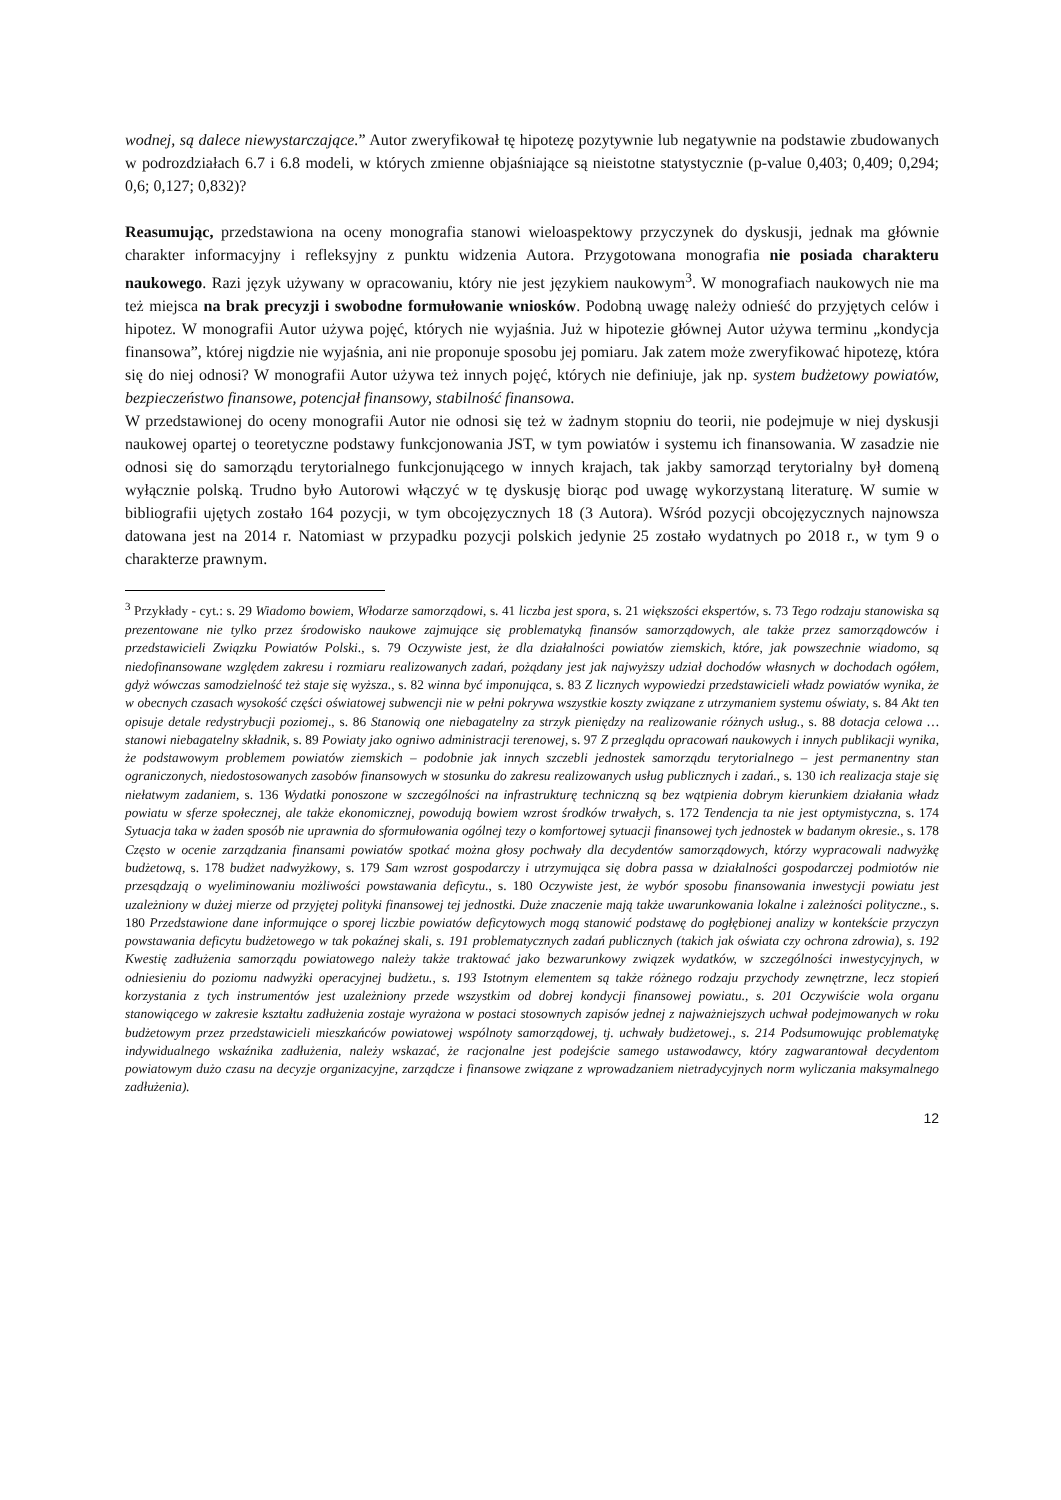wodnej, są dalece niewystarczające.” Autor zweryfikował tę hipotezę pozytywnie lub negatywnie na podstawie zbudowanych w podrozdziałach 6.7 i 6.8 modeli, w których zmienne objaśniające są nieistotne statystycznie (p-value 0,403; 0,409; 0,294; 0,6; 0,127; 0,832)?
Reasumując, przedstawiona na oceny monografia stanowi wieloaspektowy przyczynek do dyskusji, jednak ma głównie charakter informacyjny i refleksyjny z punktu widzenia Autora. Przygotowana monografia nie posiada charakteru naukowego. Razi język używany w opracowaniu, który nie jest językiem naukowym<sup>3</sup>. W monografiach naukowych nie ma też miejsca na brak precyzji i swobodne formułowanie wniosków. Podobną uwagę należy odnieść do przyjętych celów i hipotez. W monografii Autor używa pojęć, których nie wyjaśnia. Już w hipotezie głównej Autor używa terminu „kondycja finansowa”, której nigdzie nie wyjaśnia, ani nie proponuje sposobu jej pomiaru. Jak zatem może zweryfikować hipotezę, która się do niej odnosi? W monografii Autor używa też innych pojęć, których nie definiuje, jak np. system budżetowy powiatów, bezpieczeństwo finansowe, potencjał finansowy, stabilność finansowa.
W przedstawionej do oceny monografii Autor nie odnosi się też w żadnym stopniu do teorii, nie podejmuje w niej dyskusji naukowej opartej o teoretyczne podstawy funkcjonowania JST, w tym powiatów i systemu ich finansowania. W zasadzie nie odnosi się do samorządu terytorialnego funkcjonującego w innych krajach, tak jakby samorząd terytorialny był domeną wyłącznie polską. Trudno było Autorowi włączyć w tę dyskusję biorąc pod uwagę wykorzystaną literaturę. W sumie w bibliografii ujętych zostało 164 pozycji, w tym obcojęzycznych 18 (3 Autora). Wśród pozycji obcojęzycznych najnowsza datowana jest na 2014 r. Natomiast w przypadku pozycji polskich jedynie 25 zostało wydatnych po 2018 r., w tym 9 o charakterze prawnym.
<sup>3</sup> Przykłady - cyt.: s. 29 Wiadomo bowiem, Włodarze samorządowi, s. 41 liczba jest spora, s. 21 większości ekspertów, s. 73 Tego rodzaju stanowiska są prezentowane nie tylko przez środowisko naukowe zajmujące się problematyką finansów samorządowych, ale także przez samorządowców i przedstawicieli Związku Powiatów Polski., s. 79 Oczywiste jest, że dla działalności powiatów ziemskich, które, jak powszechnie wiadomo, są niedofinansowane względem zakresu i rozmiaru realizowanych zadań, pożądany jest jak najwyższy udział dochodów własnych w dochodach ogółem, gdyż wówczas samodzielność też staje się wyższa., s. 82 winna być imponująca, s. 83 Z licznych wypowiedzi przedstawicieli władz powiatów wynika, że w obecnych czasach wysokość części oświatowej subwencji nie w pełni pokrywa wszystkie koszty związane z utrzymaniem systemu oświaty, s. 84 Akt ten opisuje detale redystrybucji poziomej., s. 86 Stanowią one niebagatelny za strzyk pieniędzy na realizowanie różnych usług., s. 88 dotacja celowa … stanowi niebagatelny składnik, s. 89 Powiaty jako ogniwo administracji terenowej, s. 97 Z przeglądu opracowań naukowych i innych publikacji wynika, że podstawowym problemem powiatów ziemskich – podobnie jak innych szczebli jednostek samorządu terytorialnego – jest permanentny stan ograniczonych, niedostosowanych zasobów finansowych w stosunku do zakresu realizowanych usług publicznych i zadań., s. 130 ich realizacja staje się niełatwym zadaniem, s. 136 Wydatki ponoszone w szczególności na infrastrukturę techniczną są bez wątpienia dobrym kierunkiem działania władz powiatu w sferze społecznej, ale także ekonomicznej, powodują bowiem wzrost środków trwałych, s. 172 Tendencja ta nie jest optymistyczna, s. 174 Sytuacja taka w żaden sposób nie uprawnia do sformułowania ogólnej tezy o komfortowej sytuacji finansowej tych jednostek w badanym okresie., s. 178 Często w ocenie zarządzania finansami powiatów spotkać można głosy pochwały dla decydentów samorządowych, którzy wypracowali nadwyżkę budżetową, s. 178 budżet nadwyżkowy, s. 179 Sam wzrost gospodarczy i utrzymująca się dobra passa w działalności gospodarczej podmiotów nie przesądzają o wyeliminowaniu możliwości powstawania deficytu., s. 180 Oczywiste jest, że wybór sposobu finansowania inwestycji powiatu jest uzależniony w dużej mierze od przyjętej polityki finansowej tej jednostki. Duże znaczenie mają także uwarunkowania lokalne i zależności polityczne., s. 180 Przedstawione dane informujące o sporej liczbie powiatów deficytowych mogą stanowić podstawę do pogłębionej analizy w kontekście przyczyn powstawania deficytu budżetowego w tak pokaźnej skali, s. 191 problematycznych zadań publicznych (takich jak oświata czy ochrona zdrowia), s. 192 Kwestię zadłużenia samorządu powiatowego należy także traktować jako bezwarunkowy związek wydatków, w szczególności inwestycyjnych, w odniesieniu do poziomu nadwyżki operacyjnej budżetu., s. 193 Istotnym elementem są także różnego rodzaju przychody zewnętrzne, lecz stopień korzystania z tych instrumentów jest uzależniony przede wszystkim od dobrej kondycji finansowej powiatu., s. 201 Oczywiście wola organu stanowiącego w zakresie kształtu zadłużenia zostaje wyrażona w postaci stosownych zapisów jednej z najważniejszych uchwał podejmowanych w roku budżetowym przez przedstawicieli mieszkańców powiatowej wspólnoty samorządowej, tj. uchwały budżetowej., s. 214 Podsumowując problematykę indywidualnego wskaźnika zadłużenia, należy wskazać, że racjonalne jest podejście samego ustawodawcy, który zagwarantował decydentom powiatowym dużo czasu na decyzje organizacyjne, zarządcze i finansowe związane z wprowadzaniem nietradycyjnych norm wyliczania maksymalnego zadłużenia).
12